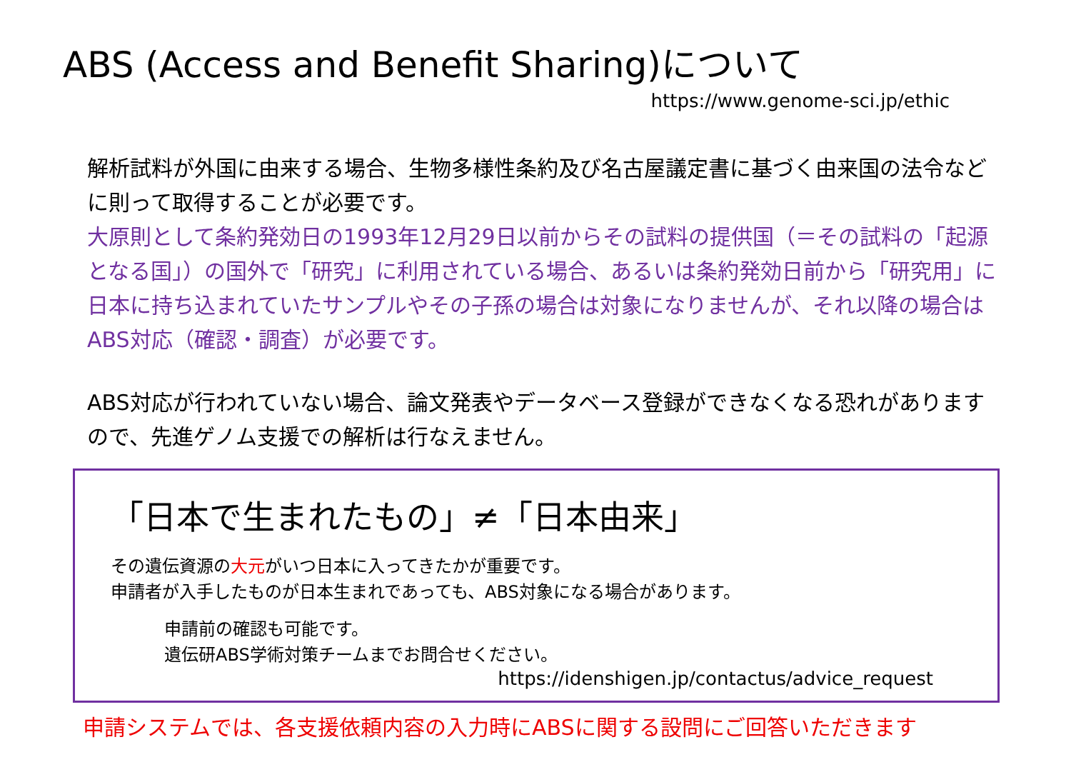ABS (Access and Benefit Sharing)について
https://www.genome-sci.jp/ethic
解析試料が外国に由来する場合、生物多様性条約及び名古屋議定書に基づく由来国の法令などに則って取得することが必要です。
大原則として条約発効日の1993年12月29日以前からその試料の提供国（＝その試料の「起源となる国」）の国外で「研究」に利用されている場合、あるいは条約発効日前から「研究用」に日本に持ち込まれていたサンプルやその子孫の場合は対象になりませんが、それ以降の場合はABS対応（確認・調査）が必要です。
ABS対応が行われていない場合、論文発表やデータベース登録ができなくなる恐れがありますので、先進ゲノム支援での解析は行なえません。
「日本で生まれたもの」≠「日本由来」
その遺伝資源の大元がいつ日本に入ってきたかが重要です。
申請者が入手したものが日本生まれであっても、ABS対象になる場合があります。
申請前の確認も可能です。
遺伝研ABS学術対策チームまでお問合せください。
https://idenshigen.jp/contactus/advice_request
申請システムでは、各支援依頼内容の入力時にABSに関する設問にご回答いただきます